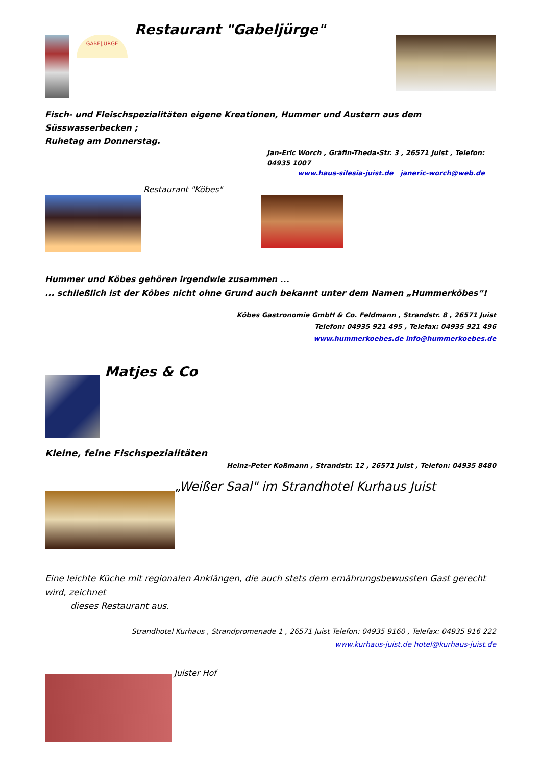GABE|JÜRGE
Restaurant "Gabeljürge"
Fisch- und Fleischspezialitäten eigene Kreationen, Hummer und Austern aus dem Süsswasserbecken ;
Ruhetag am Donnerstag.
Jan-Eric Worch , Gräfin-Theda-Str. 3 , 26571 Juist , Telefon: 04935 1007
www.haus-silesia-juist.de janeric-worch@web.de
Restaurant "Köbes"
Hummer und Köbes gehören irgendwie zusammen ...
... schließlich ist der Köbes nicht ohne Grund auch bekannt unter dem Namen „Hummerköbes“!
Köbes Gastronomie GmbH & Co. Feldmann , Strandstr. 8 , 26571 Juist
Telefon: 04935 921 495 , Telefax: 04935 921 496
www.hummerkoebes.de info@hummerkoebes.de
Matjes & Co
Kleine, feine Fischspezialitäten
Heinz-Peter Koßmann , Strandstr. 12 , 26571 Juist , Telefon: 04935 8480
„Weißer Saal" im Strandhotel Kurhaus Juist
Eine leichte Küche mit regionalen Anklängen, die auch stets dem ernährungsbewussten Gast gerecht wird, zeichnet
dieses Restaurant aus.
Strandhotel Kurhaus , Strandpromenade 1 , 26571 Juist Telefon: 04935 9160 , Telefax: 04935 916 222
www.kurhaus-juist.de hotel@kurhaus-juist.de
Juister Hof